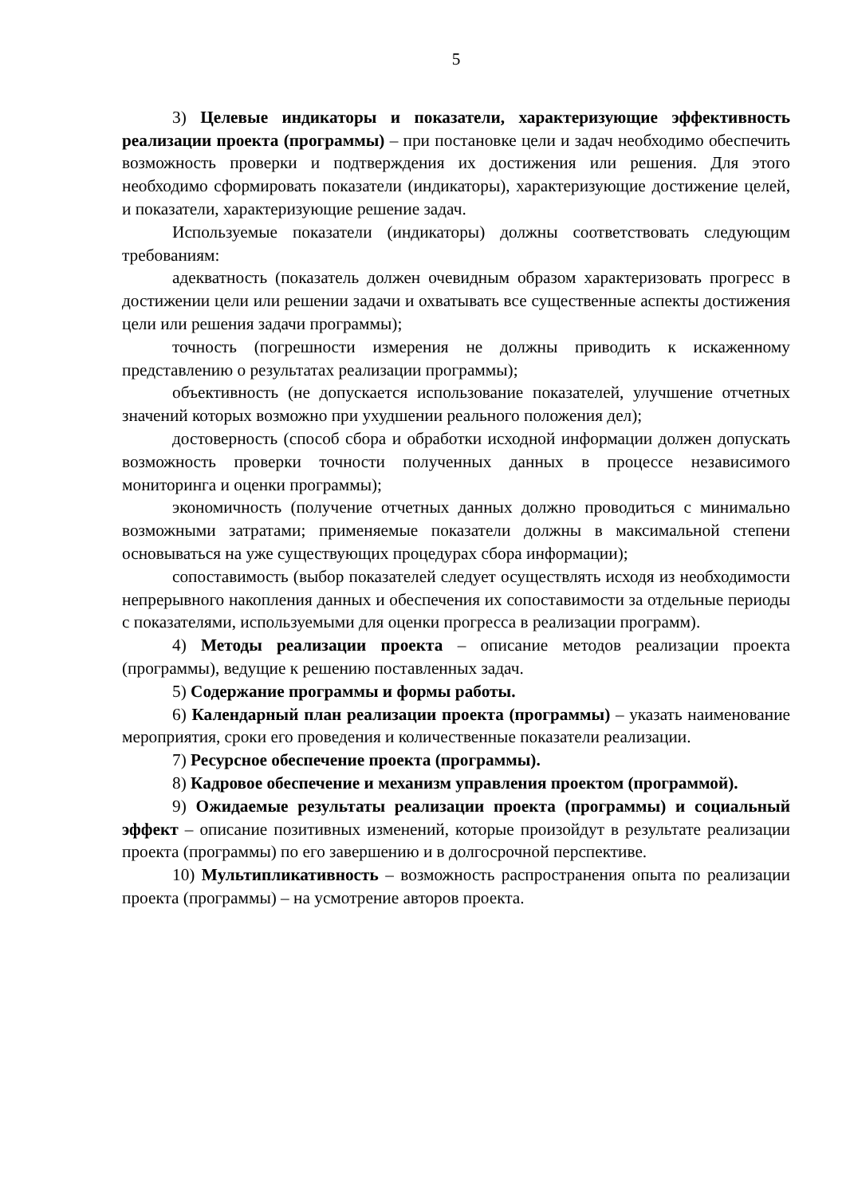5
3) Целевые индикаторы и показатели, характеризующие эффективность реализации проекта (программы) – при постановке цели и задач необходимо обеспечить возможность проверки и подтверждения их достижения или решения. Для этого необходимо сформировать показатели (индикаторы), характеризующие достижение целей, и показатели, характеризующие решение задач.
Используемые показатели (индикаторы) должны соответствовать следующим требованиям:
адекватность (показатель должен очевидным образом характеризовать прогресс в достижении цели или решении задачи и охватывать все существенные аспекты достижения цели или решения задачи программы);
точность (погрешности измерения не должны приводить к искаженному представлению о результатах реализации программы);
объективность (не допускается использование показателей, улучшение отчетных значений которых возможно при ухудшении реального положения дел);
достоверность (способ сбора и обработки исходной информации должен допускать возможность проверки точности полученных данных в процессе независимого мониторинга и оценки программы);
экономичность (получение отчетных данных должно проводиться с минимально возможными затратами; применяемые показатели должны в максимальной степени основываться на уже существующих процедурах сбора информации);
сопоставимость (выбор показателей следует осуществлять исходя из необходимости непрерывного накопления данных и обеспечения их сопоставимости за отдельные периоды с показателями, используемыми для оценки прогресса в реализации программ).
4) Методы реализации проекта – описание методов реализации проекта (программы), ведущие к решению поставленных задач.
5) Содержание программы и формы работы.
6) Календарный план реализации проекта (программы) – указать наименование мероприятия, сроки его проведения и количественные показатели реализации.
7) Ресурсное обеспечение проекта (программы).
8) Кадровое обеспечение и механизм управления проектом (программой).
9) Ожидаемые результаты реализации проекта (программы) и социальный эффект – описание позитивных изменений, которые произойдут в результате реализации проекта (программы) по его завершению и в долгосрочной перспективе.
10) Мультипликативность – возможность распространения опыта по реализации проекта (программы) – на усмотрение авторов проекта.